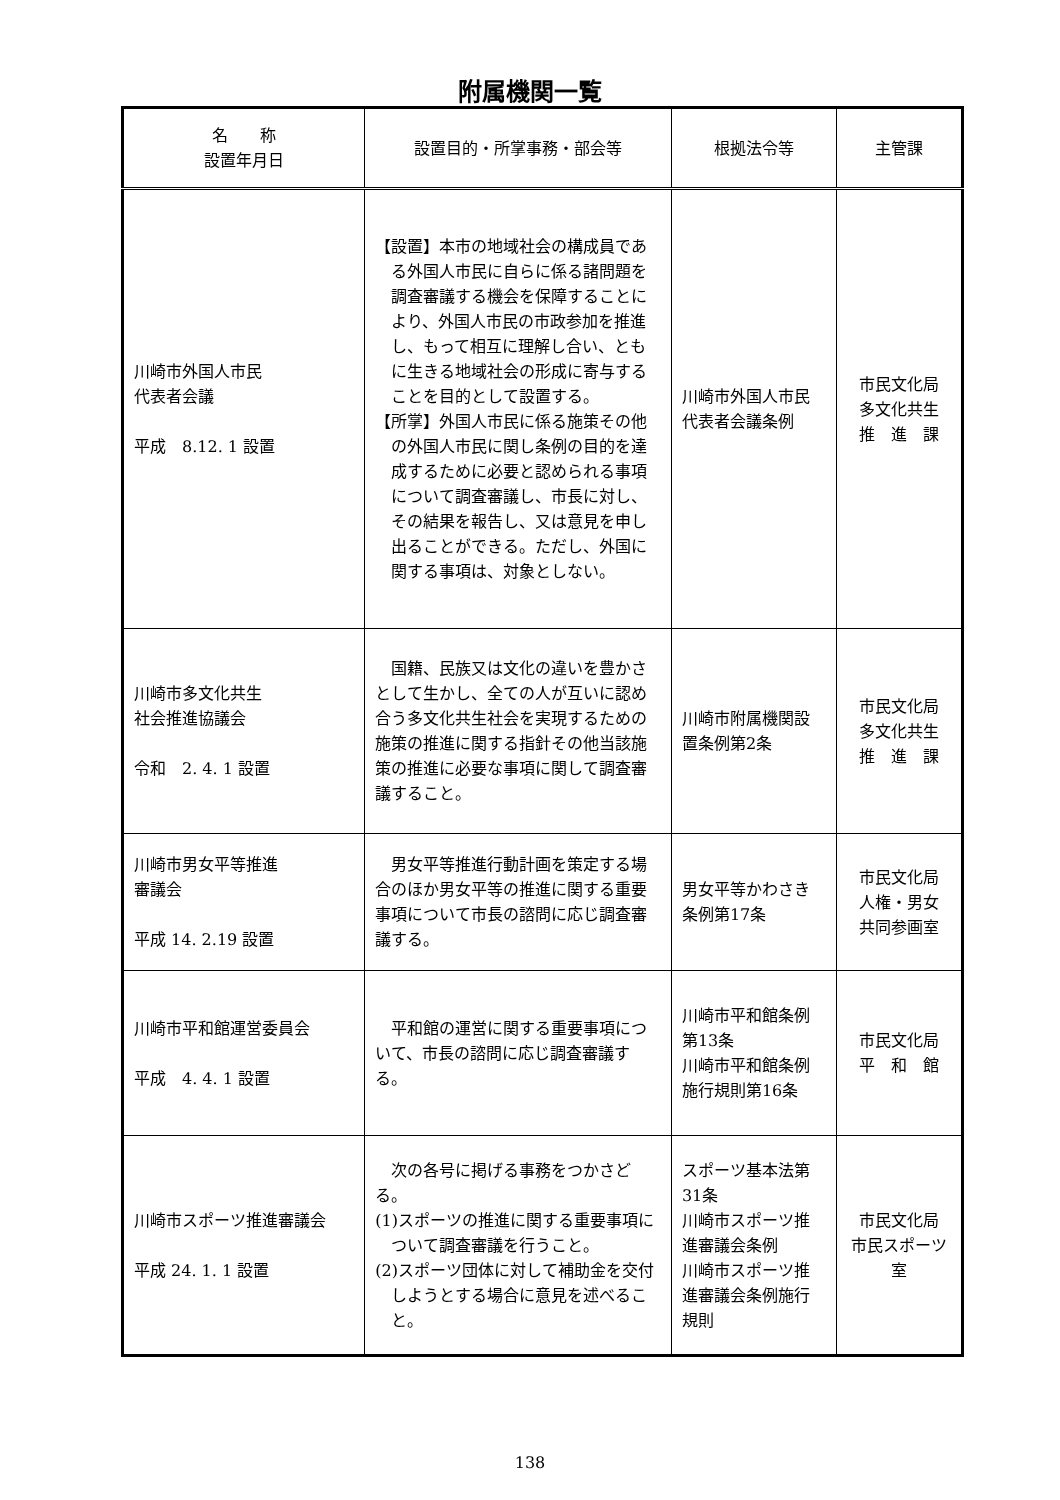附属機関一覧
| 名 称 設置年月日 | 設置目的・所掌事務・部会等 | 根拠法令等 | 主管課 |
| --- | --- | --- | --- |
| 川崎市外国人市民 代表者会議 平成 8.12. 1 設置 | 【設置】本市の地域社会の構成員である外国人市民に自らに係る諸問題を調査審議する機会を保障することにより、外国人市民の市政参加を推進し、もって相互に理解し合い、ともに生きる地域社会の形成に寄与することを目的として設置する。 【所掌】外国人市民に係る施策その他の外国人市民に関し条例の目的を達成するために必要と認められる事項について調査審議し、市長に対し、その結果を報告し、又は意見を申し出ることができる。ただし、外国に関する事項は、対象としない。 | 川崎市外国人市民代表者会議条例 | 市民文化局 多文化共生 推 進 課 |
| 川崎市多文化共生 社会推進協議会 令和 2. 4. 1 設置 | 国籍、民族又は文化の違いを豊かさとして生かし、全ての人が互いに認め合う多文化共生社会を実現するための施策の推進に関する指針その他当該施策の推進に必要な事項に関して調査審議すること。 | 川崎市附属機関設置条例第2条 | 市民文化局 多文化共生 推 進 課 |
| 川崎市男女平等推進 審議会 平成 14. 2.19 設置 | 男女平等推進行動計画を策定する場合のほか男女平等の推進に関する重要事項について市長の諮問に応じ調査審議する。 | 男女平等かわさき条例第17条 | 市民文化局 人権・男女 共同参画室 |
| 川崎市平和館運営委員会 平成 4. 4. 1 設置 | 平和館の運営に関する重要事項について、市長の諮問に応じ調査審議する。 | 川崎市平和館条例第13条 川崎市平和館条例施行規則第16条 | 市民文化局 平 和 館 |
| 川崎市スポーツ推進審議会 平成 24. 1. 1 設置 | 次の各号に掲げる事務をつかさどる。 (1)スポーツの推進に関する重要事項について調査審議を行うこと。 (2)スポーツ団体に対して補助金を交付しようとする場合に意見を述べること。 | スポーツ基本法第31条 川崎市スポーツ推進審議会条例 川崎市スポーツ推進審議会条例施行規則 | 市民文化局 市民スポーツ室 |
138